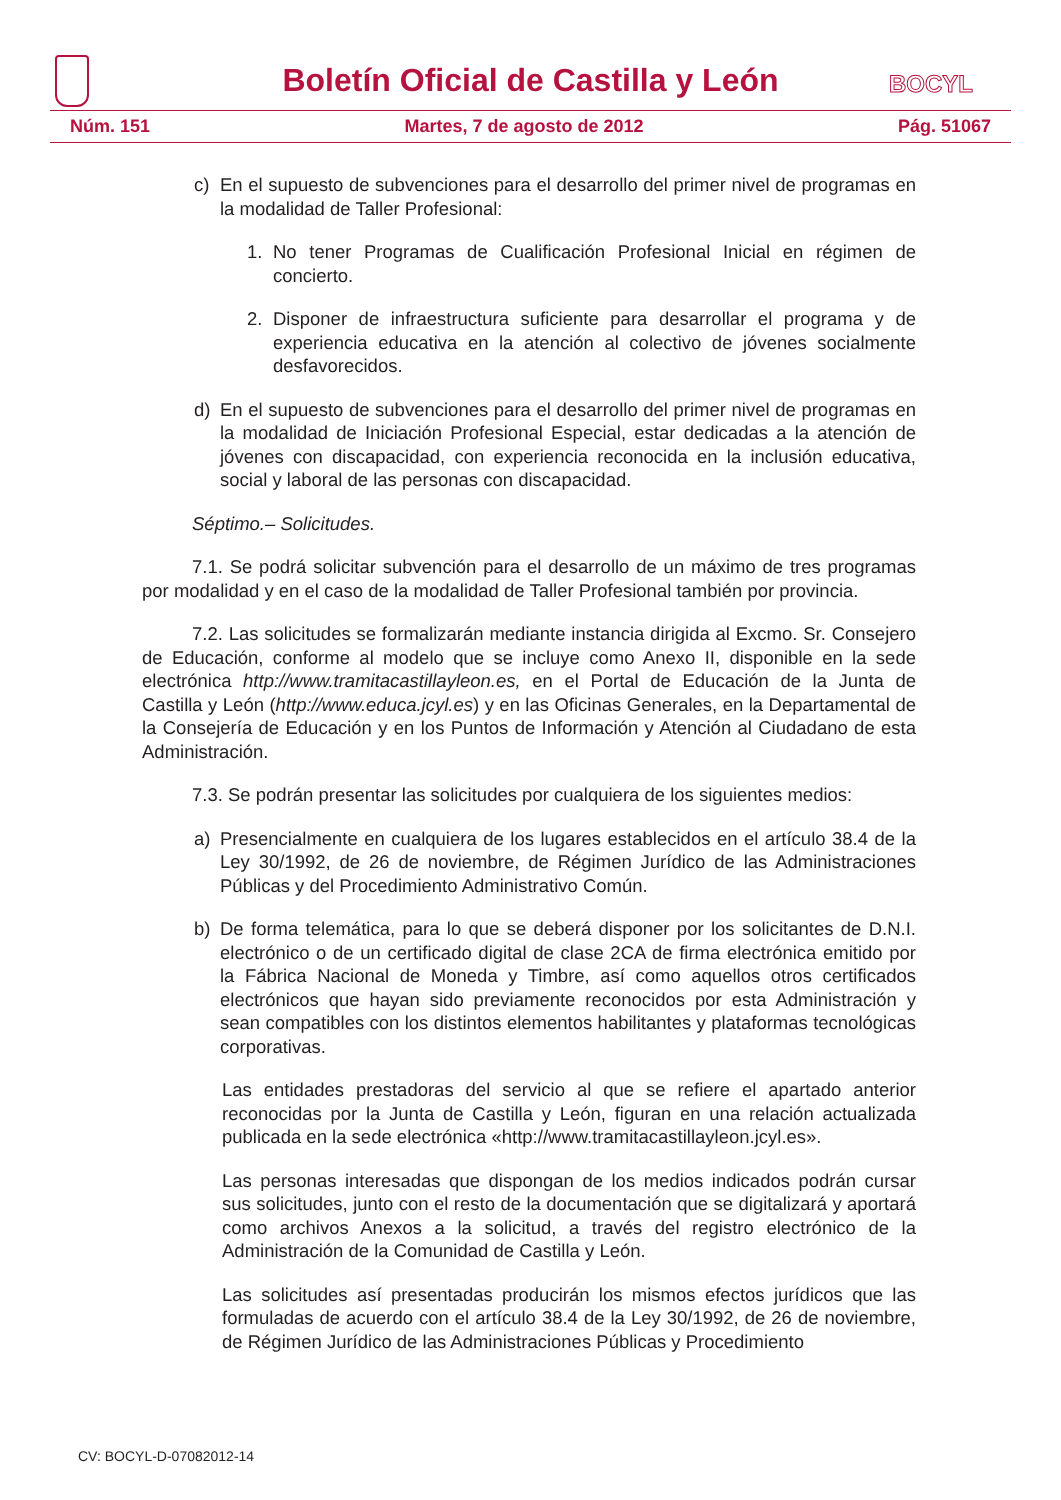Boletín Oficial de Castilla y León
BOCYL
Núm. 151 Martes, 7 de agosto de 2012 Pág. 51067
c) En el supuesto de subvenciones para el desarrollo del primer nivel de programas en la modalidad de Taller Profesional:
1. No tener Programas de Cualificación Profesional Inicial en régimen de concierto.
2. Disponer de infraestructura suficiente para desarrollar el programa y de experiencia educativa en la atención al colectivo de jóvenes socialmente desfavorecidos.
d) En el supuesto de subvenciones para el desarrollo del primer nivel de programas en la modalidad de Iniciación Profesional Especial, estar dedicadas a la atención de jóvenes con discapacidad, con experiencia reconocida en la inclusión educativa, social y laboral de las personas con discapacidad.
Séptimo.– Solicitudes.
7.1. Se podrá solicitar subvención para el desarrollo de un máximo de tres programas por modalidad y en el caso de la modalidad de Taller Profesional también por provincia.
7.2. Las solicitudes se formalizarán mediante instancia dirigida al Excmo. Sr. Consejero de Educación, conforme al modelo que se incluye como Anexo II, disponible en la sede electrónica http://www.tramitacastillayleon.es, en el Portal de Educación de la Junta de Castilla y León (http://www.educa.jcyl.es) y en las Oficinas Generales, en la Departamental de la Consejería de Educación y en los Puntos de Información y Atención al Ciudadano de esta Administración.
7.3. Se podrán presentar las solicitudes por cualquiera de los siguientes medios:
a) Presencialmente en cualquiera de los lugares establecidos en el artículo 38.4 de la Ley 30/1992, de 26 de noviembre, de Régimen Jurídico de las Administraciones Públicas y del Procedimiento Administrativo Común.
b) De forma telemática, para lo que se deberá disponer por los solicitantes de D.N.I. electrónico o de un certificado digital de clase 2CA de firma electrónica emitido por la Fábrica Nacional de Moneda y Timbre, así como aquellos otros certificados electrónicos que hayan sido previamente reconocidos por esta Administración y sean compatibles con los distintos elementos habilitantes y plataformas tecnológicas corporativas.
Las entidades prestadoras del servicio al que se refiere el apartado anterior reconocidas por la Junta de Castilla y León, figuran en una relación actualizada publicada en la sede electrónica «http://www.tramitacastillayleon.jcyl.es».
Las personas interesadas que dispongan de los medios indicados podrán cursar sus solicitudes, junto con el resto de la documentación que se digitalizará y aportará como archivos Anexos a la solicitud, a través del registro electrónico de la Administración de la Comunidad de Castilla y León.
Las solicitudes así presentadas producirán los mismos efectos jurídicos que las formuladas de acuerdo con el artículo 38.4 de la Ley 30/1992, de 26 de noviembre, de Régimen Jurídico de las Administraciones Públicas y Procedimiento
CV: BOCYL-D-07082012-14